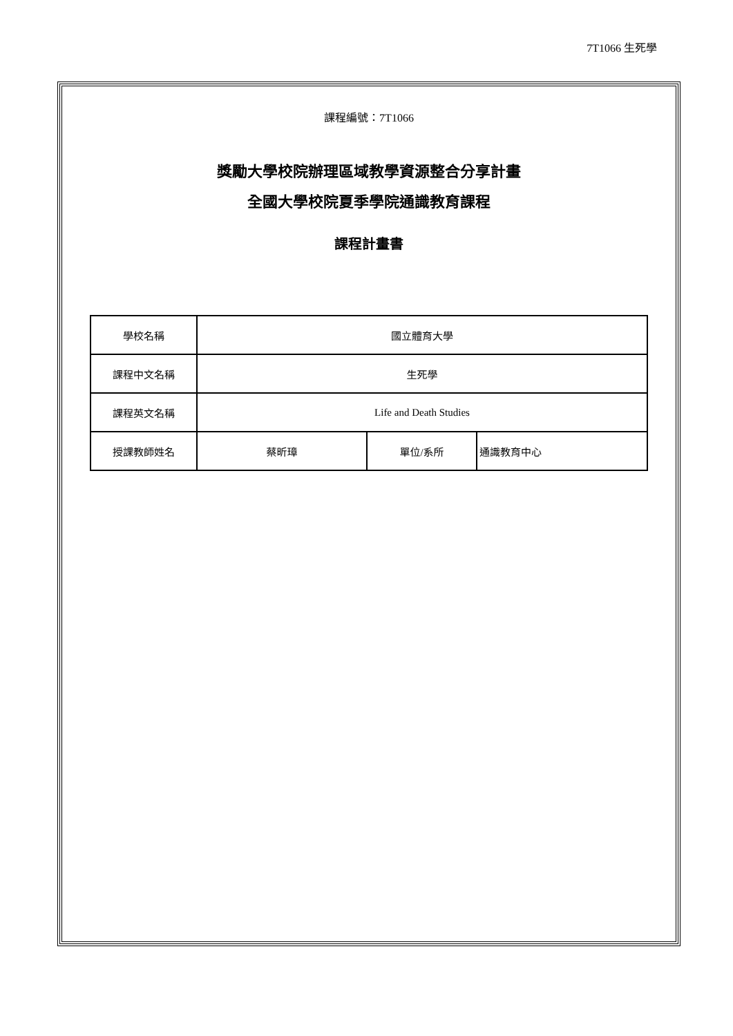7T1066 生死學
課程編號：7T1066
獎勵大學校院辦理區域教學資源整合分享計畫
全國大學校院夏季學院通識教育課程
課程計畫書
| 學校名稱 | 國立體育大學 | | |
| 課程中文名稱 | 生死學 | | |
| 課程英文名稱 | Life and Death Studies | | |
| 授課教師姓名 | 蔡昕璋 | 單位/系所 | 通識教育中心 |